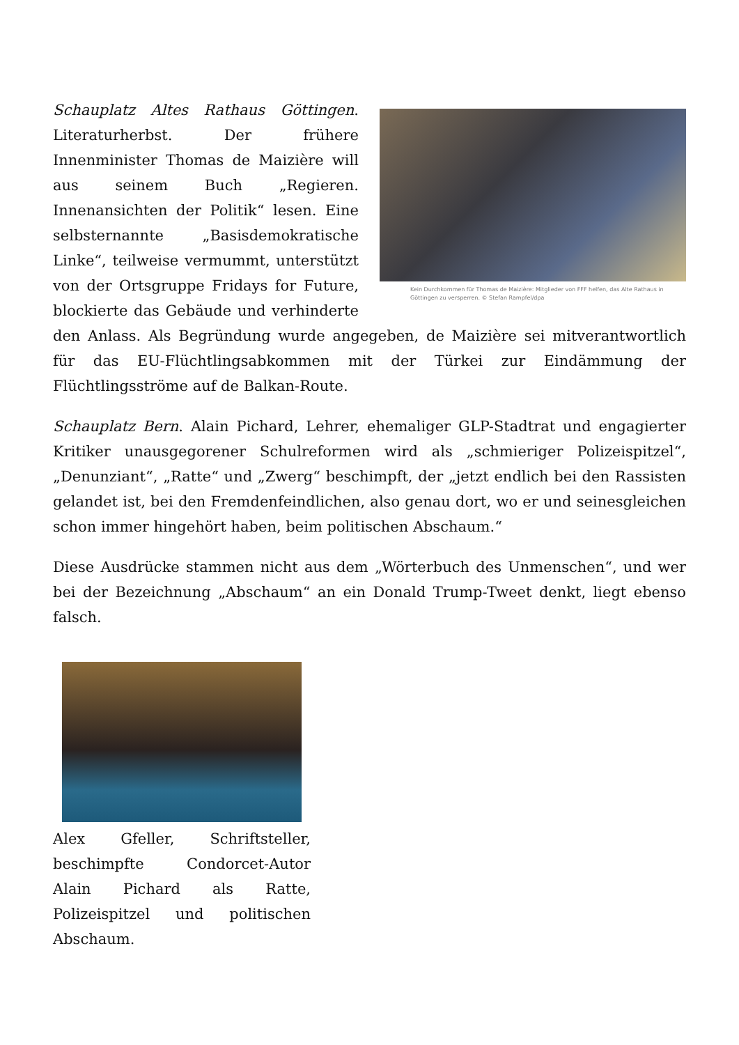Kein Durchkommen für Thomas de Maizière: Mitglieder von FFF helfen, das Alte Rathaus in Göttingen zu versperren. © Stefan Rampfel/dpa
Schauplatz Altes Rathaus Göttingen. Literaturherbst. Der frühere Innenminister Thomas de Maizière will aus seinem Buch „Regieren. Innenansichten der Politik“ lesen. Eine selbsternannte „Basisdemokratische Linke“, teilweise vermummt, unterstützt von der Ortsgruppe Fridays for Future, blockierte das Gebäude und verhinderte den Anlass. Als Begründung wurde angegeben, de Maizière sei mitverantwortlich für das EU-Flüchtlingsabkommen mit der Türkei zur Eindämmung der Flüchtlingsströme auf de Balkan-Route.
Schauplatz Bern. Alain Pichard, Lehrer, ehemaliger GLP-Stadtrat und engagierter Kritiker unausgegorener Schulreformen wird als „schmieriger Polizeispitzel“, „Denunziant“, „Ratte“ und „Zwerg“ beschimpft, der „jetzt endlich bei den Rassisten gelandet ist, bei den Fremdenfeindlichen, also genau dort, wo er und seinesgleichen schon immer hingehört haben, beim politischen Abschaum.“
Diese Ausdrücke stammen nicht aus dem „Wörterbuch des Unmenschen“, und wer bei der Bezeichnung „Abschaum“ an ein Donald Trump-Tweet denkt, liegt ebenso falsch.
Alex Gfeller, Schriftsteller, beschimpfte Condorcet-Autor Alain Pichard als Ratte, Polizeispitzel und politischen Abschaum.